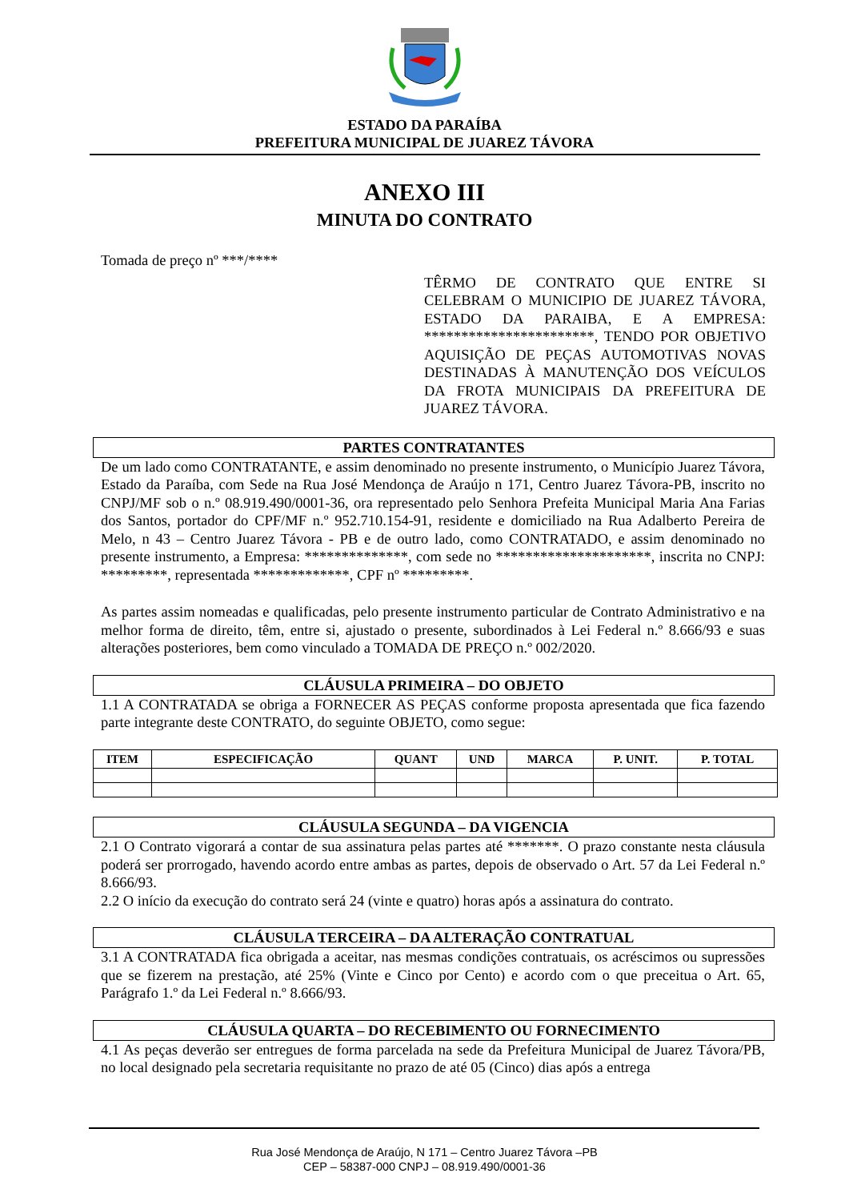ESTADO DA PARAÍBA
PREFEITURA MUNICIPAL DE JUAREZ TÁVORA
ANEXO III
MINUTA DO CONTRATO
Tomada de preço nº ***/****
TÊRMO DE CONTRATO QUE ENTRE SI CELEBRAM O MUNICIPIO DE JUAREZ TÁVORA, ESTADO DA PARAIBA, E A EMPRESA: ***********************, TENDO POR OBJETIVO AQUISIÇÃO DE PEÇAS AUTOMOTIVAS NOVAS DESTINADAS À MANUTENÇÃO DOS VEÍCULOS DA FROTA MUNICIPAIS DA PREFEITURA DE JUAREZ TÁVORA.
PARTES CONTRATANTES
De um lado como CONTRATANTE, e assim denominado no presente instrumento, o Município Juarez Távora, Estado da Paraíba, com Sede na Rua José Mendonça de Araújo n 171, Centro Juarez Távora-PB, inscrito no CNPJ/MF sob o n.º 08.919.490/0001-36, ora representado pelo Senhora Prefeita Municipal Maria Ana Farias dos Santos, portador do CPF/MF n.º 952.710.154-91, residente e domiciliado na Rua Adalberto Pereira de Melo, n 43 – Centro Juarez Távora - PB e de outro lado, como CONTRATADO, e assim denominado no presente instrumento, a Empresa: **************, com sede no *********************, inscrita no CNPJ: *********, representada *************, CPF nº *********.
As partes assim nomeadas e qualificadas, pelo presente instrumento particular de Contrato Administrativo e na melhor forma de direito, têm, entre si, ajustado o presente, subordinados à Lei Federal n.º 8.666/93 e suas alterações posteriores, bem como vinculado a TOMADA DE PREÇO n.º 002/2020.
CLÁUSULA PRIMEIRA – DO OBJETO
1.1 A CONTRATADA se obriga a FORNECER AS PEÇAS conforme proposta apresentada que fica fazendo parte integrante deste CONTRATO, do seguinte OBJETO, como segue:
| ITEM | ESPECIFICAÇÃO | QUANT | UND | MARCA | P. UNIT. | P. TOTAL |
| --- | --- | --- | --- | --- | --- | --- |
CLÁUSULA SEGUNDA – DA VIGENCIA
2.1 O Contrato vigorará a contar de sua assinatura pelas partes até *******. O prazo constante nesta cláusula poderá ser prorrogado, havendo acordo entre ambas as partes, depois de observado o Art. 57 da Lei Federal n.º 8.666/93.
2.2 O início da execução do contrato será 24 (vinte e quatro) horas após a assinatura do contrato.
CLÁUSULA TERCEIRA – DA ALTERAÇÃO CONTRATUAL
3.1 A CONTRATADA fica obrigada a aceitar, nas mesmas condições contratuais, os acréscimos ou supressões que se fizerem na prestação, até 25% (Vinte e Cinco por Cento) e acordo com o que preceitua o Art. 65, Parágrafo 1.º da Lei Federal n.º 8.666/93.
CLÁUSULA QUARTA – DO RECEBIMENTO OU FORNECIMENTO
4.1 As peças deverão ser entregues de forma parcelada na sede da Prefeitura Municipal de Juarez Távora/PB, no local designado pela secretaria requisitante no prazo de até 05 (Cinco) dias após a entrega
Rua José Mendonça de Araújo, N 171 – Centro Juarez Távora –PB
CEP – 58387-000 CNPJ – 08.919.490/0001-36